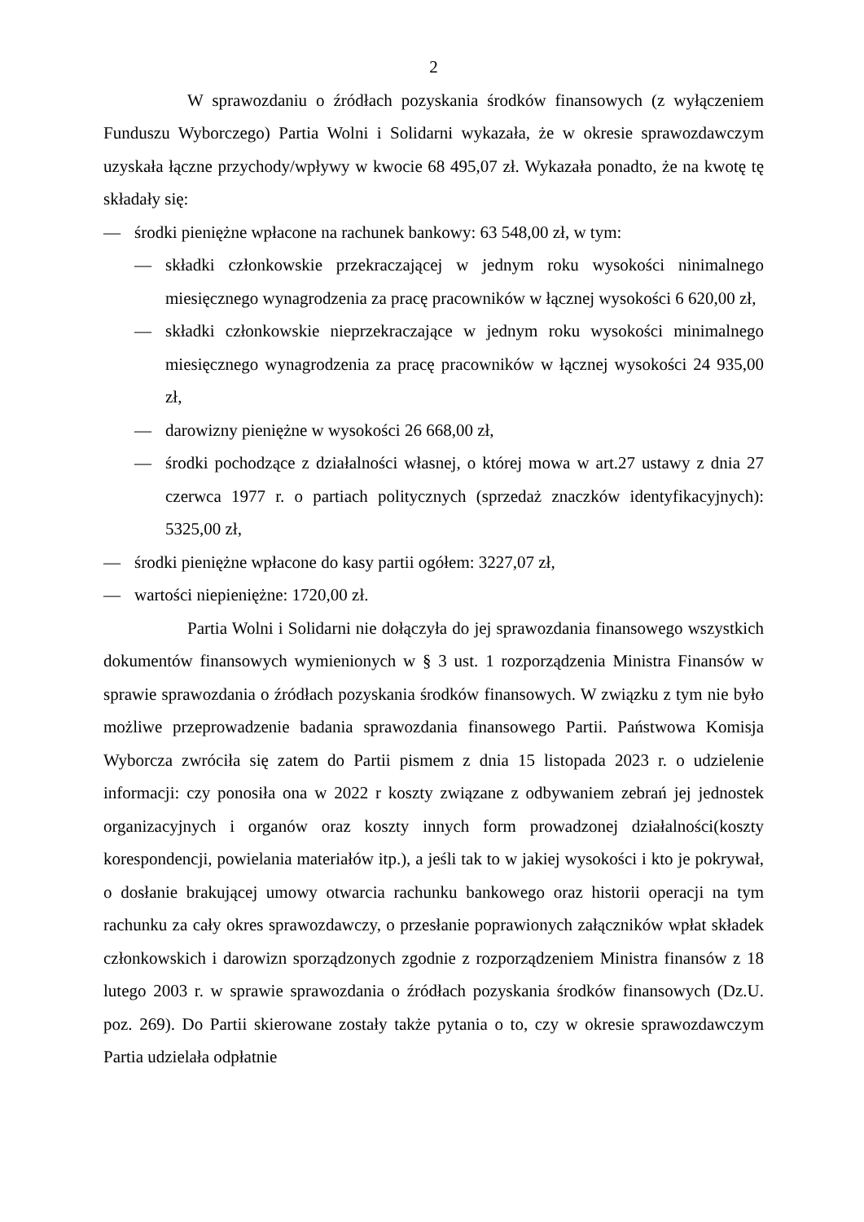2
W sprawozdaniu o źródłach pozyskania środków finansowych (z wyłączeniem Funduszu Wyborczego) Partia Wolni i Solidarni wykazała, że w okresie sprawozdawczym uzyskała łączne przychody/wpływy w kwocie 68 495,07 zł. Wykazała ponadto, że na kwotę tę składały się:
— środki pieniężne wpłacone na rachunek bankowy: 63 548,00 zł, w tym:
— składki członkowskie przekraczającej w jednym roku wysokości ninimalnego miesięcznego wynagrodzenia za pracę pracowników w łącznej wysokości 6 620,00 zł,
— składki członkowskie nieprzekraczające w jednym roku wysokości minimalnego miesięcznego wynagrodzenia za pracę pracowników w łącznej wysokości 24 935,00 zł,
— darowizny pieniężne w wysokości 26 668,00 zł,
— środki pochodzące z działalności własnej, o której mowa w art.27 ustawy z dnia 27 czerwca 1977 r. o partiach politycznych (sprzedaż znaczków identyfikacyjnych): 5325,00 zł,
— środki pieniężne wpłacone do kasy partii ogółem: 3227,07 zł,
— wartości niepieniężne: 1720,00 zł.
Partia Wolni i Solidarni nie dołączyła do jej sprawozdania finansowego wszystkich dokumentów finansowych wymienionych w § 3 ust. 1 rozporządzenia Ministra Finansów w sprawie sprawozdania o źródłach pozyskania środków finansowych. W związku z tym nie było możliwe przeprowadzenie badania sprawozdania finansowego Partii. Państwowa Komisja Wyborcza zwróciła się zatem do Partii pismem z dnia 15 listopada 2023 r. o udzielenie informacji: czy ponosiła ona w 2022 r koszty związane z odbywaniem zebrań jej jednostek organizacyjnych i organów oraz koszty innych form prowadzonej działalności(koszty korespondencji, powielania materiałów itp.), a jeśli tak to w jakiej wysokości i kto je pokrywał, o dosłanie brakującej umowy otwarcia rachunku bankowego oraz historii operacji na tym rachunku za cały okres sprawozdawczy, o przesłanie poprawionych załączników wpłat składek członkowskich i darowizn sporządzonych zgodnie z rozporządzeniem Ministra finansów z 18 lutego 2003 r. w sprawie sprawozdania o źródłach pozyskania środków finansowych (Dz.U. poz. 269). Do Partii skierowane zostały także pytania o to, czy w okresie sprawozdawczym Partia udzielała odpłatnie